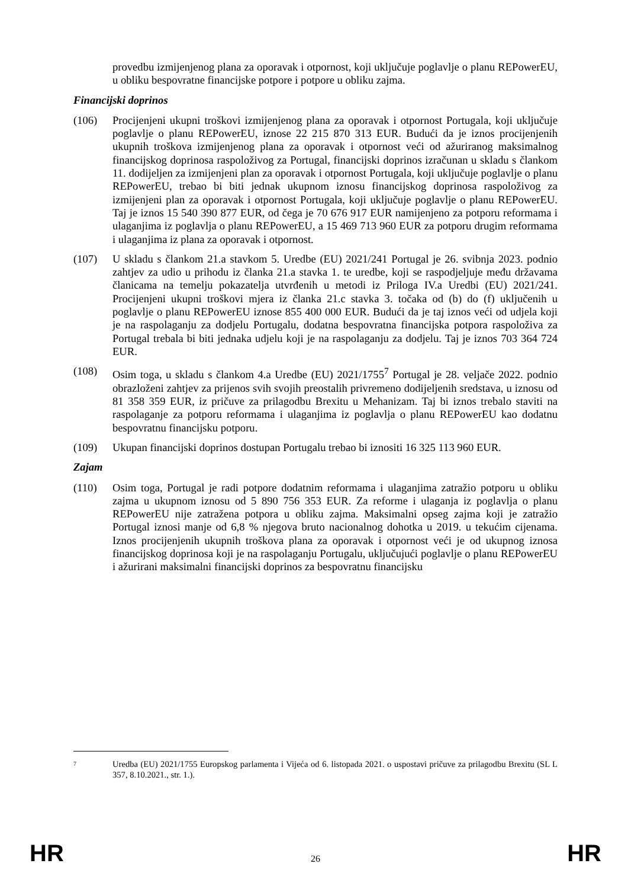provedbu izmijenjenog plana za oporavak i otpornost, koji uključuje poglavlje o planu REPowerEU, u obliku bespovratne financijske potpore i potpore u obliku zajma.
Financijski doprinos
(106) Procijenjeni ukupni troškovi izmijenjenog plana za oporavak i otpornost Portugala, koji uključuje poglavlje o planu REPowerEU, iznose 22 215 870 313 EUR. Budući da je iznos procijenjenih ukupnih troškova izmijenjenog plana za oporavak i otpornost veći od ažuriranog maksimalnog financijskog doprinosa raspoloživog za Portugal, financijski doprinos izračunan u skladu s člankom 11. dodijeljen za izmijenjeni plan za oporavak i otpornost Portugala, koji uključuje poglavlje o planu REPowerEU, trebao bi biti jednak ukupnom iznosu financijskog doprinosa raspoloživog za izmijenjeni plan za oporavak i otpornost Portugala, koji uključuje poglavlje o planu REPowerEU. Taj je iznos 15 540 390 877 EUR, od čega je 70 676 917 EUR namijenjeno za potporu reformama i ulaganjima iz poglavlja o planu REPowerEU, a 15 469 713 960 EUR za potporu drugim reformama i ulaganjima iz plana za oporavak i otpornost.
(107) U skladu s člankom 21.a stavkom 5. Uredbe (EU) 2021/241 Portugal je 26. svibnja 2023. podnio zahtjev za udio u prihodu iz članka 21.a stavka 1. te uredbe, koji se raspodjeljuje među državama članicama na temelju pokazatelja utvrđenih u metodi iz Priloga IV.a Uredbi (EU) 2021/241. Procijenjeni ukupni troškovi mjera iz članka 21.c stavka 3. točaka od (b) do (f) uključenih u poglavlje o planu REPowerEU iznose 855 400 000 EUR. Budući da je taj iznos veći od udjela koji je na raspolaganju za dodjelu Portugalu, dodatna bespovratna financijska potpora raspoloživa za Portugal trebala bi biti jednaka udjelu koji je na raspolaganju za dodjelu. Taj je iznos 703 364 724 EUR.
(108) Osim toga, u skladu s člankom 4.a Uredbe (EU) 2021/1755<sup>7</sup> Portugal je 28. veljače 2022. podnio obrazloženi zahtjev za prijenos svih svojih preostalih privremeno dodijeljenih sredstava, u iznosu od 81 358 359 EUR, iz pričuve za prilagodbu Brexitu u Mehanizam. Taj bi iznos trebalo staviti na raspolaganje za potporu reformama i ulaganjima iz poglavlja o planu REPowerEU kao dodatnu bespovratnu financijsku potporu.
(109) Ukupan financijski doprinos dostupan Portugalu trebao bi iznositi 16 325 113 960 EUR.
Zajam
(110) Osim toga, Portugal je radi potpore dodatnim reformama i ulaganjima zatražio potporu u obliku zajma u ukupnom iznosu od 5 890 756 353 EUR. Za reforme i ulaganja iz poglavlja o planu REPowerEU nije zatražena potpora u obliku zajma. Maksimalni opseg zajma koji je zatražio Portugal iznosi manje od 6,8 % njegova bruto nacionalnog dohotka u 2019. u tekućim cijenama. Iznos procijenjenih ukupnih troškova plana za oporavak i otpornost veći je od ukupnog iznosa financijskog doprinosa koji je na raspolaganju Portugalu, uključujući poglavlje o planu REPowerEU i ažurirani maksimalni financijski doprinos za bespovratnu financijsku
7 Uredba (EU) 2021/1755 Europskog parlamenta i Vijeća od 6. listopada 2021. o uspostavi pričuve za prilagodbu Brexitu (SL L 357, 8.10.2021., str. 1.).
HR 26 HR